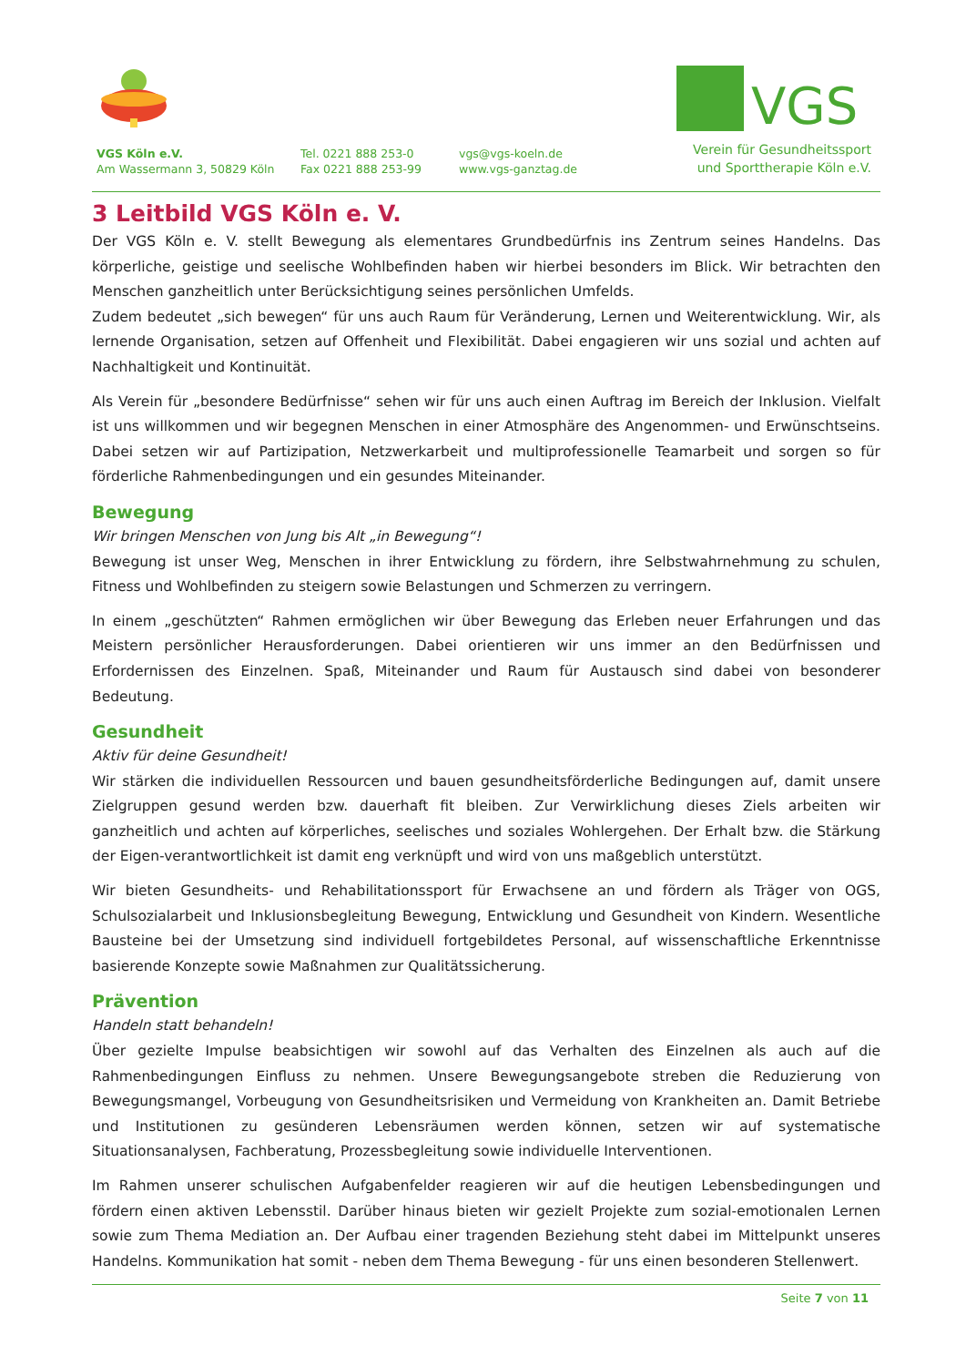VGS
Verein für Gesundheitssport
und Sporttherapie Köln e.V.
VGS Köln e.V.
Am Wassermann 3, 50829 Köln
Tel. 0221 888 253-0
Fax 0221 888 253-99
vgs@vgs-koeln.de
www.vgs-ganztag.de
3 Leitbild VGS Köln e. V.
Der VGS Köln e. V. stellt Bewegung als elementares Grundbedürfnis ins Zentrum seines Handelns. Das körperliche, geistige und seelische Wohlbefinden haben wir hierbei besonders im Blick. Wir betrachten den Menschen ganzheitlich unter Berücksichtigung seines persönlichen Umfelds.
Zudem bedeutet „sich bewegen“ für uns auch Raum für Veränderung, Lernen und Weiterentwicklung. Wir, als lernende Organisation, setzen auf Offenheit und Flexibilität. Dabei engagieren wir uns sozial und achten auf Nachhaltigkeit und Kontinuität.
Als Verein für „besondere Bedürfnisse“ sehen wir für uns auch einen Auftrag im Bereich der Inklusion. Vielfalt ist uns willkommen und wir begegnen Menschen in einer Atmosphäre des Angenommen- und Erwünschtseins. Dabei setzen wir auf Partizipation, Netzwerkarbeit und multiprofessionelle Teamarbeit und sorgen so für förderliche Rahmenbedingungen und ein gesundes Miteinander.
Bewegung
Wir bringen Menschen von Jung bis Alt „in Bewegung“!
Bewegung ist unser Weg, Menschen in ihrer Entwicklung zu fördern, ihre Selbstwahrnehmung zu schulen, Fitness und Wohlbefinden zu steigern sowie Belastungen und Schmerzen zu verringern.
In einem „geschützten“ Rahmen ermöglichen wir über Bewegung das Erleben neuer Erfahrungen und das Meistern persönlicher Herausforderungen. Dabei orientieren wir uns immer an den Bedürfnissen und Erfordernissen des Einzelnen. Spaß, Miteinander und Raum für Austausch sind dabei von besonderer Bedeutung.
Gesundheit
Aktiv für deine Gesundheit!
Wir stärken die individuellen Ressourcen und bauen gesundheitsförderliche Bedingungen auf, damit unsere Zielgruppen gesund werden bzw. dauerhaft fit bleiben. Zur Verwirklichung dieses Ziels arbeiten wir ganzheitlich und achten auf körperliches, seelisches und soziales Wohlergehen. Der Erhalt bzw. die Stärkung der Eigen-verantwortlichkeit ist damit eng verknüpft und wird von uns maßgeblich unterstützt.
Wir bieten Gesundheits- und Rehabilitationssport für Erwachsene an und fördern als Träger von OGS, Schulsozialarbeit und Inklusionsbegleitung Bewegung, Entwicklung und Gesundheit von Kindern. Wesentliche Bausteine bei der Umsetzung sind individuell fortgebildetes Personal, auf wissenschaftliche Erkenntnisse basierende Konzepte sowie Maßnahmen zur Qualitätssicherung.
Prävention
Handeln statt behandeln!
Über gezielte Impulse beabsichtigen wir sowohl auf das Verhalten des Einzelnen als auch auf die Rahmenbedingungen Einfluss zu nehmen. Unsere Bewegungsangebote streben die Reduzierung von Bewegungsmangel, Vorbeugung von Gesundheitsrisiken und Vermeidung von Krankheiten an. Damit Betriebe und Institutionen zu gesünderen Lebensräumen werden können, setzen wir auf systematische Situationsanalysen, Fachberatung, Prozessbegleitung sowie individuelle Interventionen.
Im Rahmen unserer schulischen Aufgabenfelder reagieren wir auf die heutigen Lebensbedingungen und fördern einen aktiven Lebensstil. Darüber hinaus bieten wir gezielt Projekte zum sozial-emotionalen Lernen sowie zum Thema Mediation an. Der Aufbau einer tragenden Beziehung steht dabei im Mittelpunkt unseres Handelns. Kommunikation hat somit - neben dem Thema Bewegung - für uns einen besonderen Stellenwert.
Seite 7 von 11